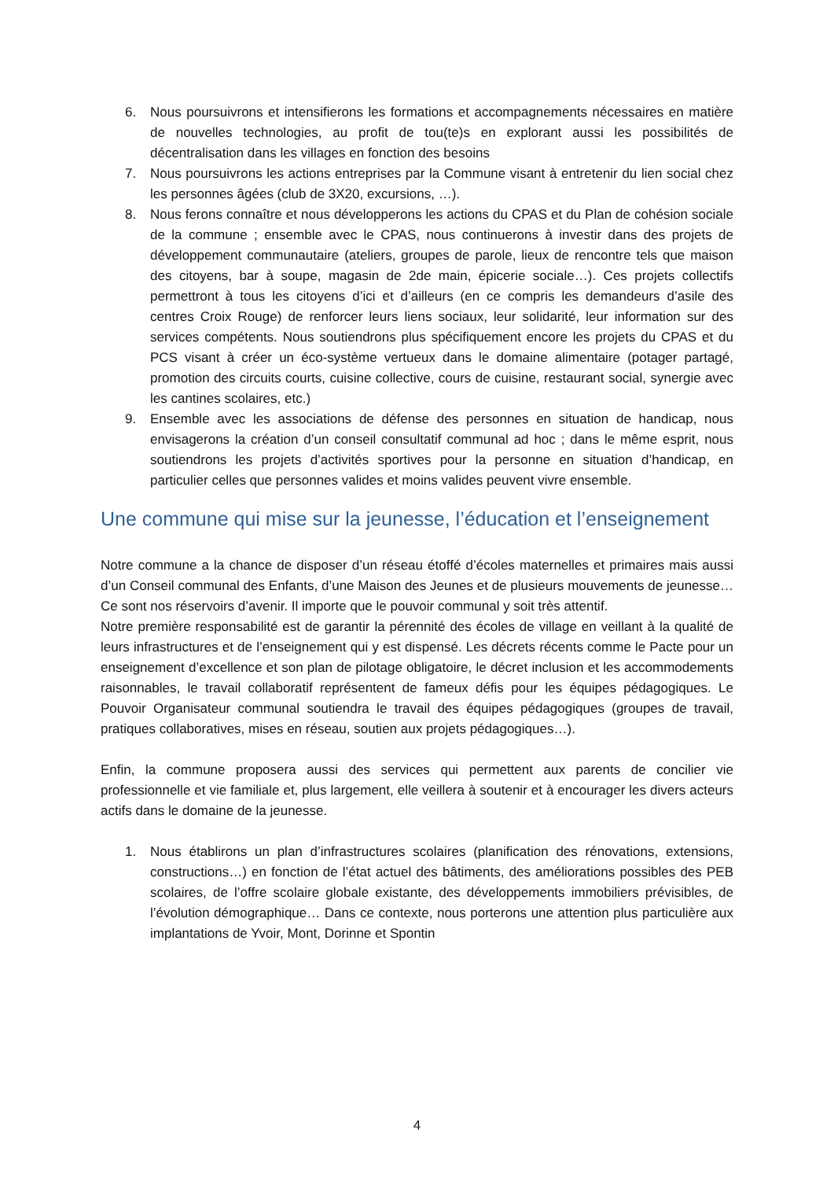6. Nous poursuivrons et intensifierons les formations et accompagnements nécessaires en matière de nouvelles technologies, au profit de tou(te)s en explorant aussi les possibilités de décentralisation dans les villages en fonction des besoins
7. Nous poursuivrons les actions entreprises par la Commune visant à entretenir du lien social chez les personnes âgées (club de 3X20, excursions, …).
8. Nous ferons connaître et nous développerons les actions du CPAS et du Plan de cohésion sociale de la commune ; ensemble avec le CPAS, nous continuerons à investir dans des projets de développement communautaire (ateliers, groupes de parole, lieux de rencontre tels que maison des citoyens, bar à soupe, magasin de 2de main, épicerie sociale…). Ces projets collectifs permettront à tous les citoyens d’ici et d’ailleurs (en ce compris les demandeurs d’asile des centres Croix Rouge) de renforcer leurs liens sociaux, leur solidarité, leur information sur des services compétents. Nous soutiendrons plus spécifiquement encore les projets du CPAS et du PCS visant à créer un éco-système vertueux dans le domaine alimentaire (potager partagé, promotion des circuits courts, cuisine collective, cours de cuisine, restaurant social, synergie avec les cantines scolaires, etc.)
9. Ensemble avec les associations de défense des personnes en situation de handicap, nous envisagerons la création d’un conseil consultatif communal ad hoc ; dans le même esprit, nous soutiendrons les projets d’activités sportives pour la personne en situation d’handicap, en particulier celles que personnes valides et moins valides peuvent vivre ensemble.
Une commune qui mise sur la jeunesse, l’éducation et l’enseignement
Notre commune a la chance de disposer d’un réseau étoffé d’écoles maternelles et primaires mais aussi d’un Conseil communal des Enfants, d’une Maison des Jeunes et de plusieurs mouvements de jeunesse… Ce sont nos réservoirs d’avenir. Il importe que le pouvoir communal y soit très attentif.
Notre première responsabilité est de garantir la pérennité des écoles de village en veillant à la qualité de leurs infrastructures et de l’enseignement qui y est dispensé. Les décrets récents comme le Pacte pour un enseignement d’excellence et son plan de pilotage obligatoire, le décret inclusion et les accommodements raisonnables, le travail collaboratif représentent de fameux défis pour les équipes pédagogiques. Le Pouvoir Organisateur communal soutiendra le travail des équipes pédagogiques (groupes de travail, pratiques collaboratives, mises en réseau, soutien aux projets pédagogiques…).
Enfin, la commune proposera aussi des services qui permettent aux parents de concilier vie professionnelle et vie familiale et, plus largement, elle veillera à soutenir et à encourager les divers acteurs actifs dans le domaine de la jeunesse.
1. Nous établirons un plan d’infrastructures scolaires (planification des rénovations, extensions, constructions…) en fonction de l’état actuel des bâtiments, des améliorations possibles des PEB scolaires, de l’offre scolaire globale existante, des développements immobiliers prévisibles, de l’évolution démographique… Dans ce contexte, nous porterons une attention plus particulière aux implantations de Yvoir, Mont, Dorinne et Spontin
4